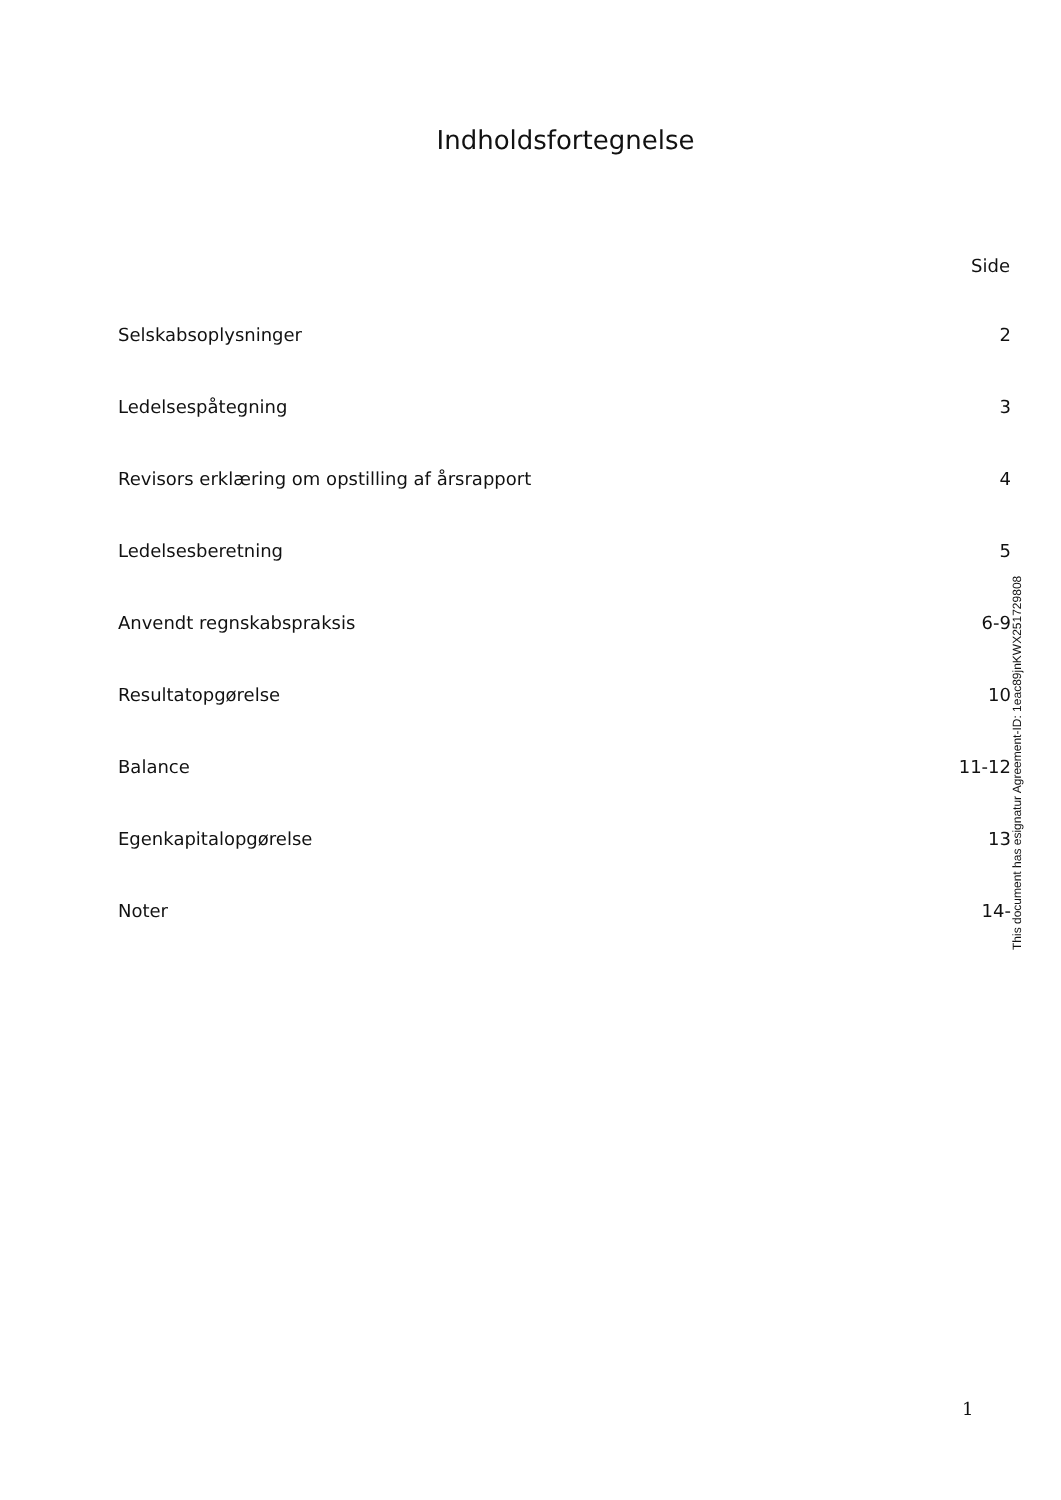Indholdsfortegnelse
Side
Selskabsoplysninger 2
Ledelsespåtegning 3
Revisors erklæring om opstilling af årsrapport 4
Ledelsesberetning 5
Anvendt regnskabspraksis 6-9
Resultatopgørelse 10
Balance 11-12
Egenkapitalopgørelse 13
Noter 14-
This document has esignatur Agreement-ID: 1eac89jnKWX251729808
1